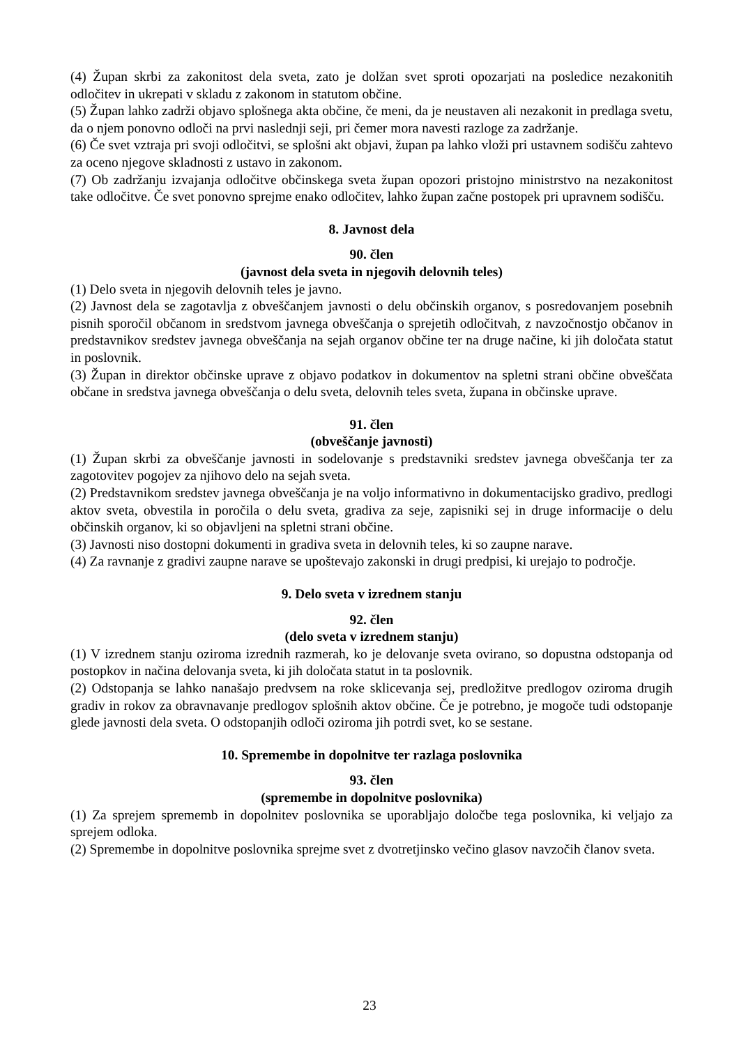(4) Župan skrbi za zakonitost dela sveta, zato je dolžan svet sproti opozarjati na posledice nezakonitih odločitev in ukrepati v skladu z zakonom in statutom občine.
(5) Župan lahko zadrži objavo splošnega akta občine, če meni, da je neustaven ali nezakonit in predlaga svetu, da o njem ponovno odloči na prvi naslednji seji, pri čemer mora navesti razloge za zadržanje.
(6) Če svet vztraja pri svoji odločitvi, se splošni akt objavi, župan pa lahko vloži pri ustavnem sodišču zahtevo za oceno njegove skladnosti z ustavo in zakonom.
(7) Ob zadržanju izvajanja odločitve občinskega sveta župan opozori pristojno ministrstvo na nezakonitost take odločitve. Če svet ponovno sprejme enako odločitev, lahko župan začne postopek pri upravnem sodišču.
8. Javnost dela
90. člen
(javnost dela sveta in njegovih delovnih teles)
(1) Delo sveta in njegovih delovnih teles je javno.
(2) Javnost dela se zagotavlja z obveščanjem javnosti o delu občinskih organov, s posredovanjem posebnih pisnih sporočil občanom in sredstvom javnega obveščanja o sprejetih odločitvah, z navzočnostjo občanov in predstavnikov sredstev javnega obveščanja na sejah organov občine ter na druge načine, ki jih določata statut in poslovnik.
(3) Župan in direktor občinske uprave z objavo podatkov in dokumentov na spletni strani občine obveščata občane in sredstva javnega obveščanja o delu sveta, delovnih teles sveta, župana in občinske uprave.
91. člen
(obveščanje javnosti)
(1) Župan skrbi za obveščanje javnosti in sodelovanje s predstavniki sredstev javnega obveščanja ter za zagotovitev pogojev za njihovo delo na sejah sveta.
(2) Predstavnikom sredstev javnega obveščanja je na voljo informativno in dokumentacijsko gradivo, predlogi aktov sveta, obvestila in poročila o delu sveta, gradiva za seje, zapisniki sej in druge informacije o delu občinskih organov, ki so objavljeni na spletni strani občine.
(3) Javnosti niso dostopni dokumenti in gradiva sveta in delovnih teles, ki so zaupne narave.
(4) Za ravnanje z gradivi zaupne narave se upoštevajo zakonski in drugi predpisi, ki urejajo to področje.
9. Delo sveta v izrednem stanju
92. člen
(delo sveta v izrednem stanju)
(1) V izrednem stanju oziroma izrednih razmerah, ko je delovanje sveta ovirano, so dopustna odstopanja od postopkov in načina delovanja sveta, ki jih določata statut in ta poslovnik.
(2) Odstopanja se lahko nanašajo predvsem na roke sklicevanja sej, predložitve predlogov oziroma drugih gradiv in rokov za obravnavanje predlogov splošnih aktov občine. Če je potrebno, je mogoče tudi odstopanje glede javnosti dela sveta. O odstopanjih odloči oziroma jih potrdi svet, ko se sestane.
10. Spremembe in dopolnitve ter razlaga poslovnika
93. člen
(spremembe in dopolnitve poslovnika)
(1) Za sprejem sprememb in dopolnitev poslovnika se uporabljajo določbe tega poslovnika, ki veljajo za sprejem odloka.
(2) Spremembe in dopolnitve poslovnika sprejme svet z dvotretjinsko večino glasov navzočih članov sveta.
23